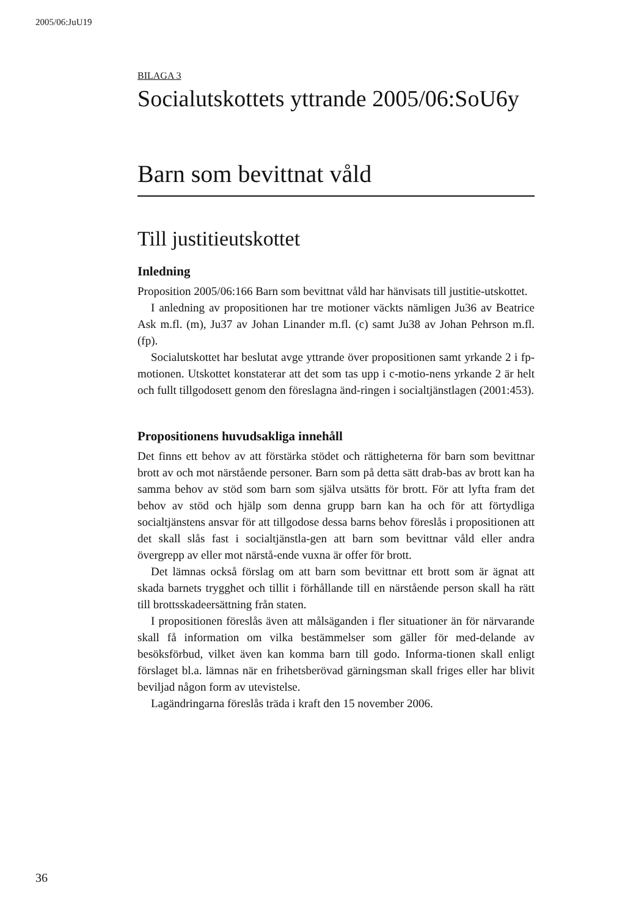2005/06:JuU19
BILAGA 3
Socialutskottets yttrande 2005/06:SoU6y
Barn som bevittnat våld
Till justitieutskottet
Inledning
Proposition 2005/06:166 Barn som bevittnat våld har hänvisats till justitie-utskottet.
I anledning av propositionen har tre motioner väckts nämligen Ju36 av Beatrice Ask m.fl. (m), Ju37 av Johan Linander m.fl. (c) samt Ju38 av Johan Pehrson m.fl. (fp).
Socialutskottet har beslutat avge yttrande över propositionen samt yrkande 2 i fp-motionen. Utskottet konstaterar att det som tas upp i c-motio-nens yrkande 2 är helt och fullt tillgodosett genom den föreslagna änd-ringen i socialtjänstlagen (2001:453).
Propositionens huvudsakliga innehåll
Det finns ett behov av att förstärka stödet och rättigheterna för barn som bevittnar brott av och mot närstående personer. Barn som på detta sätt drab-bas av brott kan ha samma behov av stöd som barn som själva utsätts för brott. För att lyfta fram det behov av stöd och hjälp som denna grupp barn kan ha och för att förtydliga socialtjänstens ansvar för att tillgodose dessa barns behov föreslås i propositionen att det skall slås fast i socialtjänstla-gen att barn som bevittnar våld eller andra övergrepp av eller mot närstå-ende vuxna är offer för brott.
Det lämnas också förslag om att barn som bevittnar ett brott som är ägnat att skada barnets trygghet och tillit i förhållande till en närstående person skall ha rätt till brottsskadeersättning från staten.
I propositionen föreslås även att målsäganden i fler situationer än för närvarande skall få information om vilka bestämmelser som gäller för med-delande av besöksförbud, vilket även kan komma barn till godo. Informa-tionen skall enligt förslaget bl.a. lämnas när en frihetsberövad gärningsman skall friges eller har blivit beviljad någon form av utevistelse.
Lagändringarna föreslås träda i kraft den 15 november 2006.
36